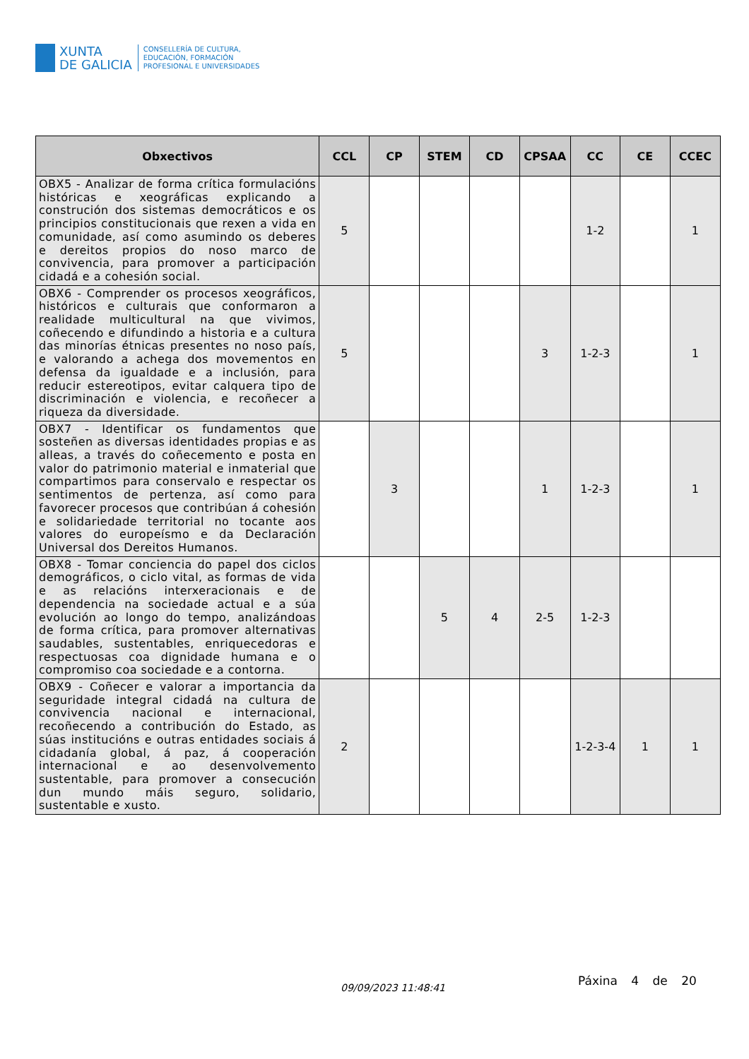XUNTA
DE GALICIA
CONSELLERÍA DE CULTURA,
EDUCACIÓN, FORMACIÓN
PROFESIONAL E UNIVERSIDADES
| Obxectivos | CCL | CP | STEM | CD | CPSAA | CC | CE | CCEC |
| --- | --- | --- | --- | --- | --- | --- | --- | --- |
| OBX5 - Analizar de forma crítica formulacións históricas e xeográficas explicando a construción dos sistemas democráticos e os principios constitucionais que rexen a vida en comunidade, así como asumindo os deberes e dereitos propios do noso marco de convivencia, para promover a participación cidadá e a cohesión social. | 5 | | | | | 1-2 | | 1 |
| OBX6 - Comprender os procesos xeográficos, históricos e culturais que conformaron a realidade multicultural na que vivimos, coñecendo e difundindo a historia e a cultura das minorías étnicas presentes no noso país, e valorando a achega dos movementos en defensa da igualdade e a inclusión, para reducir estereotipos, evitar calquera tipo de discriminación e violencia, e recoñecer a riqueza da diversidade. | 5 | | | | 3 | 1-2-3 | | 1 |
| OBX7 - Identificar os fundamentos que sosteñen as diversas identidades propias e as alleas, a través do coñecemento e posta en valor do patrimonio material e inmaterial que compartimos para conservalo e respectar os sentimentos de pertenza, así como para favorecer procesos que contribúan á cohesión e solidariedade territorial no tocante aos valores do europeísmo e da Declaración Universal dos Dereitos Humanos. | | 3 | | | 1 | 1-2-3 | | 1 |
| OBX8 - Tomar conciencia do papel dos ciclos demográficos, o ciclo vital, as formas de vida e as relacións interxeracionais e de dependencia na sociedade actual e a súa evolución ao longo do tempo, analizándoas de forma crítica, para promover alternativas saudables, sustentables, enriquecedoras e respectuosas coa dignidade humana e o compromiso coa sociedade e a contorna. | | | 5 | 4 | 2-5 | 1-2-3 | | |
| OBX9 - Coñecer e valorar a importancia da seguridade integral cidadá na cultura de convivencia nacional e internacional, recoñecendo a contribución do Estado, as súas institucións e outras entidades sociais á cidadanía global, á paz, á cooperación internacional e ao desenvolvemento sustentable, para promover a consecución dun mundo máis seguro, solidario, sustentable e xusto. | 2 | | | | | 1-2-3-4 | 1 | 1 |
09/09/2023 11:48:41
Páxina 4 de 20